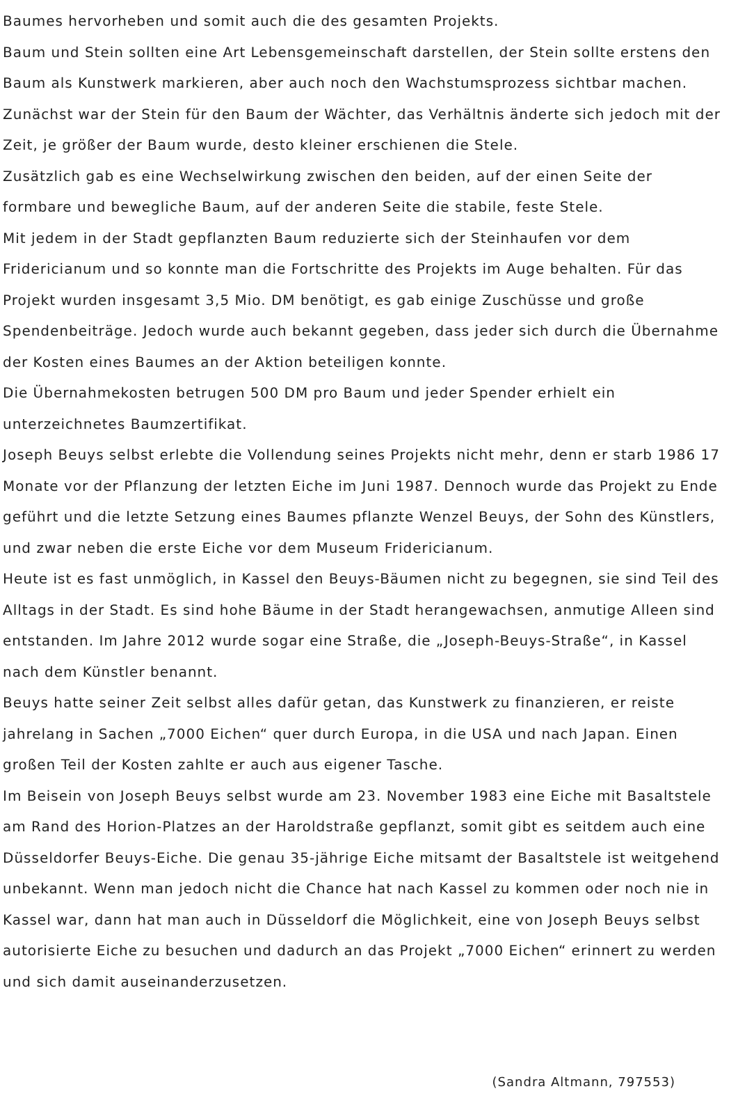Baumes hervorheben und somit auch die des gesamten Projekts.
Baum und Stein sollten eine Art Lebensgemeinschaft darstellen, der Stein sollte erstens den Baum als Kunstwerk markieren, aber auch noch den Wachstumsprozess sichtbar machen. Zunächst war der Stein für den Baum der Wächter, das Verhältnis änderte sich jedoch mit der Zeit, je größer der Baum wurde, desto kleiner erschienen die Stele.
Zusätzlich gab es eine Wechselwirkung zwischen den beiden, auf der einen Seite der formbare und bewegliche Baum, auf der anderen Seite die stabile, feste Stele.
Mit jedem in der Stadt gepflanzten Baum reduzierte sich der Steinhaufen vor dem Fridericianum und so konnte man die Fortschritte des Projekts im Auge behalten. Für das Projekt wurden insgesamt 3,5 Mio. DM benötigt, es gab einige Zuschüsse und große Spendenbeiträge. Jedoch wurde auch bekannt gegeben, dass jeder sich durch die Übernahme der Kosten eines Baumes an der Aktion beteiligen konnte.
Die Übernahmekosten betrugen 500 DM pro Baum und jeder Spender erhielt ein unterzeichnetes Baumzertifikat.
Joseph Beuys selbst erlebte die Vollendung seines Projekts nicht mehr, denn er starb 1986 17 Monate vor der Pflanzung der letzten Eiche im Juni 1987. Dennoch wurde das Projekt zu Ende geführt und die letzte Setzung eines Baumes pflanzte Wenzel Beuys, der Sohn des Künstlers, und zwar neben die erste Eiche vor dem Museum Fridericianum.
Heute ist es fast unmöglich, in Kassel den Beuys-Bäumen nicht zu begegnen, sie sind Teil des Alltags in der Stadt. Es sind hohe Bäume in der Stadt herangewachsen, anmutige Alleen sind entstanden. Im Jahre 2012 wurde sogar eine Straße, die „Joseph-Beuys-Straße“, in Kassel nach dem Künstler benannt.
Beuys hatte seiner Zeit selbst alles dafür getan, das Kunstwerk zu finanzieren, er reiste jahrelang in Sachen „7000 Eichen“ quer durch Europa, in die USA und nach Japan. Einen großen Teil der Kosten zahlte er auch aus eigener Tasche.
Im Beisein von Joseph Beuys selbst wurde am 23. November 1983 eine Eiche mit Basaltstele am Rand des Horion-Platzes an der Haroldstraße gepflanzt, somit gibt es seitdem auch eine Düsseldorfer Beuys-Eiche. Die genau 35-jährige Eiche mitsamt der Basaltstele ist weitgehend unbekannt. Wenn man jedoch nicht die Chance hat nach Kassel zu kommen oder noch nie in Kassel war, dann hat man auch in Düsseldorf die Möglichkeit, eine von Joseph Beuys selbst autorisierte Eiche zu besuchen und dadurch an das Projekt „7000 Eichen“ erinnert zu werden und sich damit auseinanderzusetzen.
(Sandra Altmann, 797553)